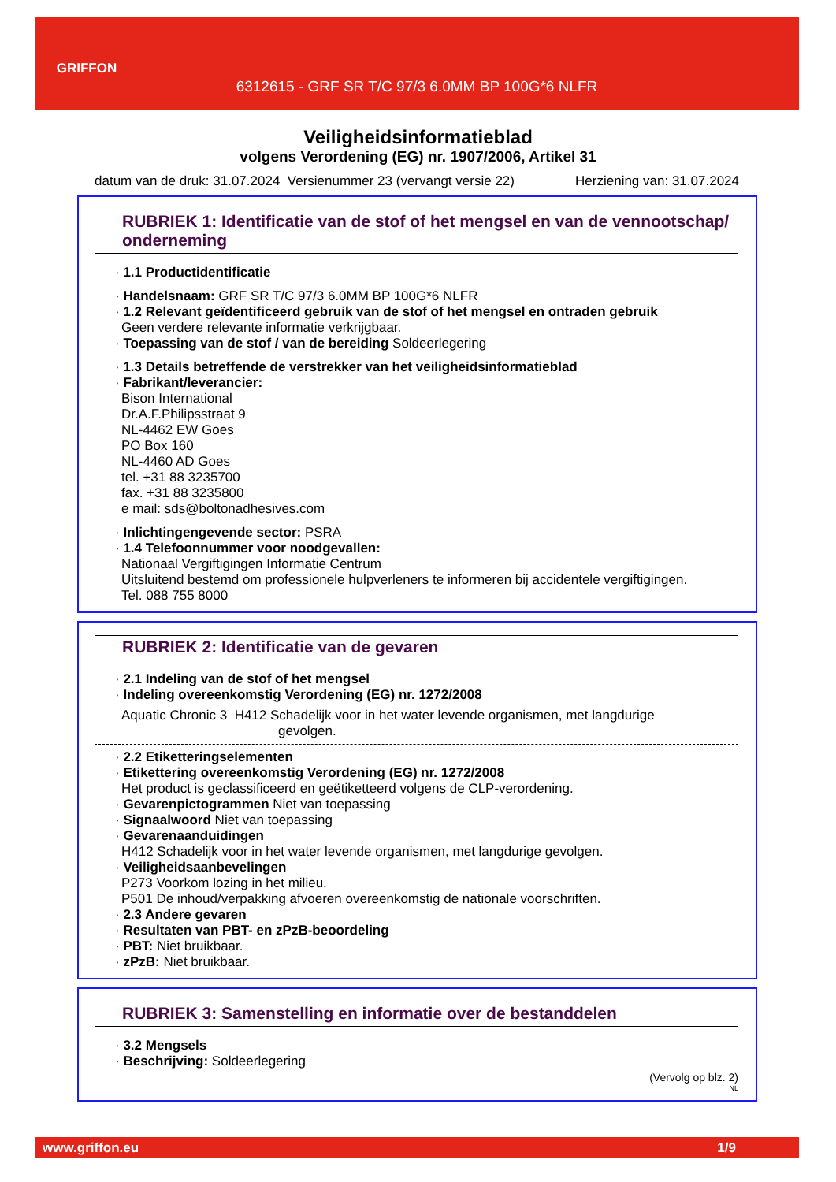GRIFFON
6312615 - GRF SR T/C 97/3 6.0MM BP 100G*6 NLFR
Veiligheidsinformatieblad
volgens Verordening (EG) nr. 1907/2006, Artikel 31
datum van de druk: 31.07.2024 Versienummer 23 (vervangt versie 22) Herziening van: 31.07.2024
RUBRIEK 1: Identificatie van de stof of het mengsel en van de vennootschap/ onderneming
· 1.1 Productidentificatie
· Handelsnaam: GRF SR T/C 97/3 6.0MM BP 100G*6 NLFR
· 1.2 Relevant geïdentificeerd gebruik van de stof of het mengsel en ontraden gebruik
Geen verdere relevante informatie verkrijgbaar.
· Toepassing van de stof / van de bereiding Soldeerlegering
· 1.3 Details betreffende de verstrekker van het veiligheidsinformatieblad
· Fabrikant/leverancier:
Bison International
Dr.A.F.Philipsstraat 9
NL-4462 EW Goes
PO Box 160
NL-4460 AD Goes
tel. +31 88 3235700
fax. +31 88 3235800
e mail: sds@boltonadhesives.com
· Inlichtingengevende sector: PSRA
· 1.4 Telefoonnummer voor noodgevallen:
Nationaal Vergiftigingen Informatie Centrum
Uitsluitend bestemd om professionele hulpverleners te informeren bij accidentele vergiftigingen.
Tel. 088 755 8000
RUBRIEK 2: Identificatie van de gevaren
· 2.1 Indeling van de stof of het mengsel
· Indeling overeenkomstig Verordening (EG) nr. 1272/2008
Aquatic Chronic 3 H412 Schadelijk voor in het water levende organismen, met langdurige
gevolgen.
· 2.2 Etiketteringselementen
· Etikettering overeenkomstig Verordening (EG) nr. 1272/2008
Het product is geclassificeerd en geëtiketteerd volgens de CLP-verordening.
· Gevarenpictogrammen Niet van toepassing
· Signaalwoord Niet van toepassing
· Gevarenaanduidingen
H412 Schadelijk voor in het water levende organismen, met langdurige gevolgen.
· Veiligheidsaanbevelingen
P273 Voorkom lozing in het milieu.
P501 De inhoud/verpakking afvoeren overeenkomstig de nationale voorschriften.
· 2.3 Andere gevaren
· Resultaten van PBT- en zPzB-beoordeling
· PBT: Niet bruikbaar.
· zPzB: Niet bruikbaar.
RUBRIEK 3: Samenstelling en informatie over de bestanddelen
· 3.2 Mengsels
· Beschrijving: Soldeerlegering
(Vervolg op blz. 2)
NL
www.griffon.eu 1/9